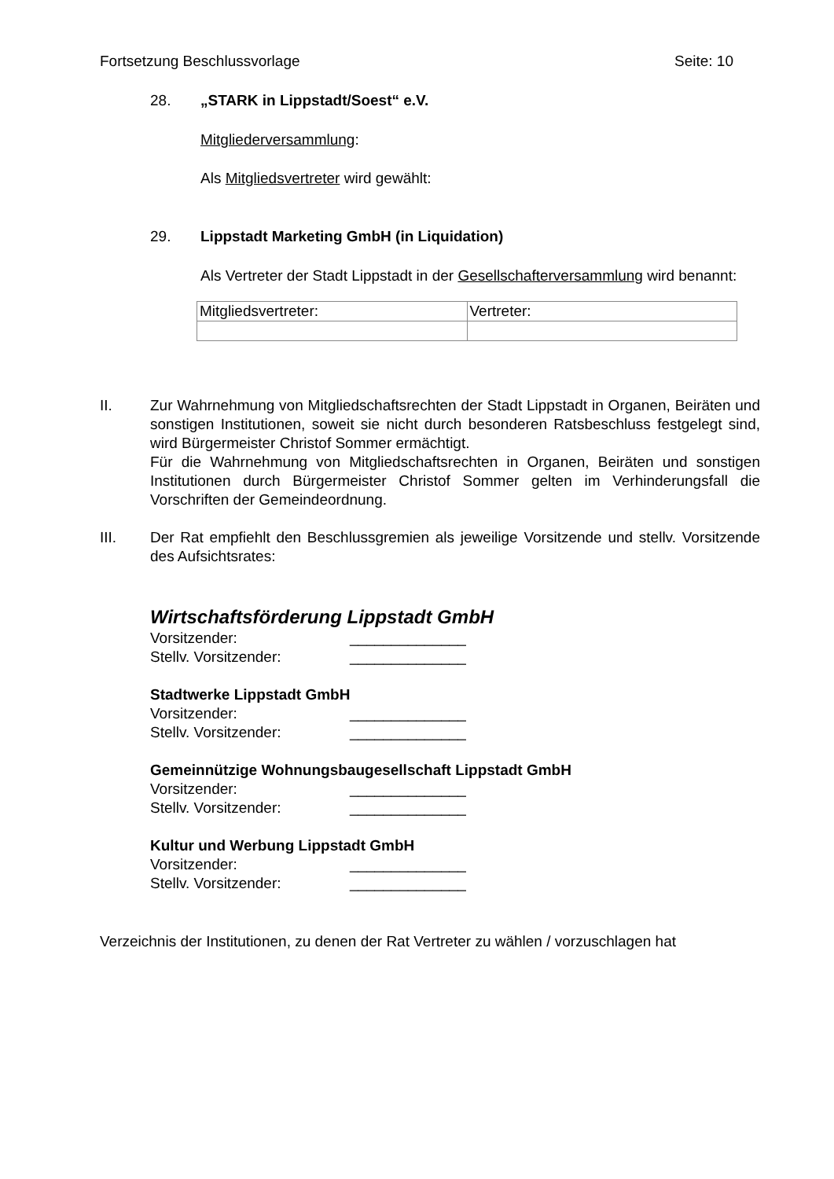Fortsetzung Beschlussvorlage Seite: 10
28. „STARK in Lippstadt/Soest“ e.V.
Mitgliederversammlung:
Als Mitgliedsvertreter wird gewählt:
29. Lippstadt Marketing GmbH (in Liquidation)
Als Vertreter der Stadt Lippstadt in der Gesellschafterversammlung wird benannt:
| Mitgliedsvertreter: | Vertreter: |
II. Zur Wahrnehmung von Mitgliedschaftsrechten der Stadt Lippstadt in Organen, Beiräten und sonstigen Institutionen, soweit sie nicht durch besonderen Ratsbeschluss festgelegt sind, wird Bürgermeister Christof Sommer ermächtigt.
Für die Wahrnehmung von Mitgliedschaftsrechten in Organen, Beiräten und sonstigen Institutionen durch Bürgermeister Christof Sommer gelten im Verhinderungsfall die Vorschriften der Gemeindeordnung.
III. Der Rat empfiehlt den Beschlussgremien als jeweilige Vorsitzende und stellv. Vorsitzende des Aufsichtsrates:
Wirtschaftsförderung Lippstadt GmbH
Vorsitzender: ______________
Stellv. Vorsitzender: ______________
Stadtwerke Lippstadt GmbH
Vorsitzender: ______________
Stellv. Vorsitzender: ______________
Gemeinnützige Wohnungsbaugesellschaft Lippstadt GmbH
Vorsitzender: ______________
Stellv. Vorsitzender: ______________
Kultur und Werbung Lippstadt GmbH
Vorsitzender: ______________
Stellv. Vorsitzender: ______________
Verzeichnis der Institutionen, zu denen der Rat Vertreter zu wählen / vorzuschlagen hat